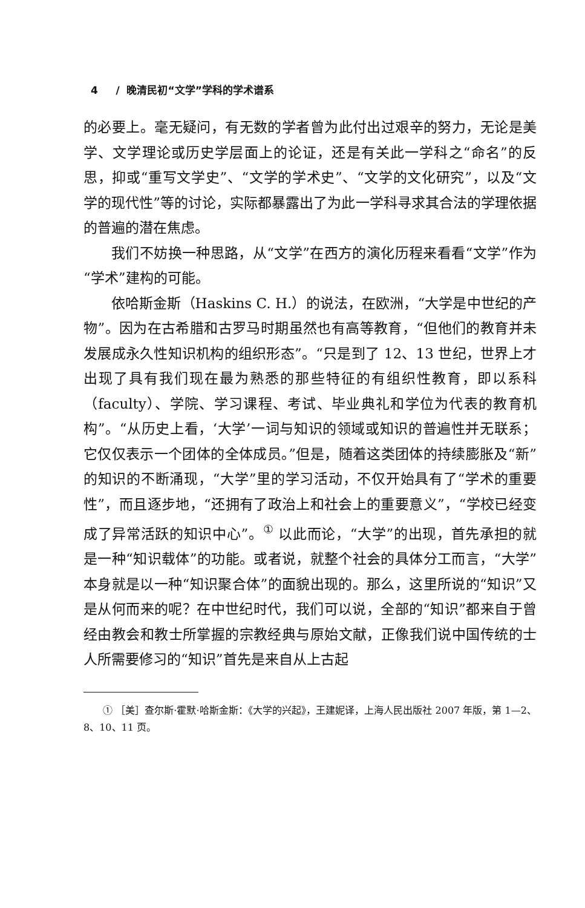4 / 晚清民初“文学”学科的学术谱系
的必要上。毫无疑问，有无数的学者曾为此付出过艰辛的努力，无论是美学、文学理论或历史学层面上的论证，还是有关此一学科之“命名”的反思，抑或“重写文学史”、“文学的学术史”、“文学的文化研究”，以及“文学的现代性”等的讨论，实际都暴露出了为此一学科寻求其合法的学理依据的普遍的潜在焦虑。
我们不妨换一种思路，从“文学”在西方的演化历程来看看“文学”作为“学术”建构的可能。
依哈斯金斯（Haskins C. H.）的说法，在欧洲，“大学是中世纪的产物”。因为在古希腊和古罗马时期虽然也有高等教育，“但他们的教育并未发展成永久性知识机构的组织形态”。“只是到了 12、13 世纪，世界上才出现了具有我们现在最为熟悉的那些特征的有组织性教育，即以系科（faculty）、学院、学习课程、考试、毕业典礼和学位为代表的教育机构”。“从历史上看，‘大学’一词与知识的领域或知识的普遍性并无联系；它仅仅表示一个团体的全体成员。”但是，随着这类团体的持续膨胀及“新”的知识的不断涌现，“大学”里的学习活动，不仅开始具有了“学术的重要性”，而且逐步地，“还拥有了政治上和社会上的重要意义”，“学校已经变成了异常活跃的知识中心”。<sup>①</sup> 以此而论，“大学”的出现，首先承担的就是一种“知识载体”的功能。或者说，就整个社会的具体分工而言，“大学”本身就是以一种“知识聚合体”的面貌出现的。那么，这里所说的“知识”又是从何而来的呢？在中世纪时代，我们可以说，全部的“知识”都来自于曾经由教会和教士所掌握的宗教经典与原始文献，正像我们说中国传统的士人所需要修习的“知识”首先是来自从上古起
① ［美］查尔斯·霍默·哈斯金斯：《大学的兴起》，王建妮译，上海人民出版社 2007 年版，第 1—2、8、10、11 页。